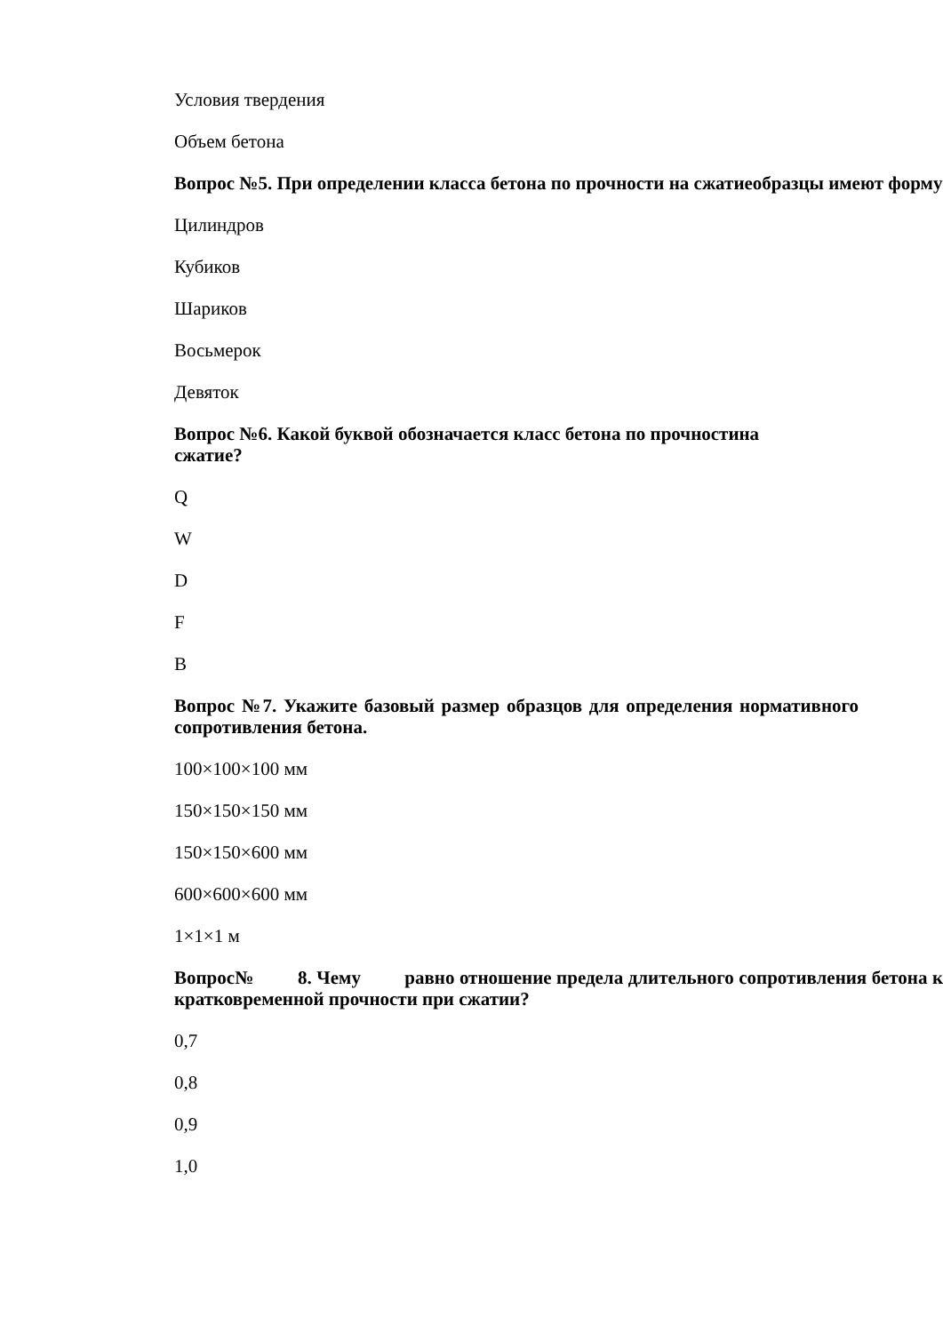Условия твердения
Объем бетона
Вопрос №5. При определении класса бетона по прочности на сжатиеобразцы имеют форму:
Цилиндров
Кубиков
Шариков
Восьмерок
Девяток
Вопрос №6. Какой буквой обозначается класс бетона по прочностина
сжатие?
Q
W
D
F
B
Вопрос №7. Укажите базовый размер образцов для определения нормативного сопротивления бетона.
100×100×100 мм
150×150×150 мм
150×150×600 мм
600×600×600 мм
1×1×1 м
Вопрос№ 8. Чему равно отношение предела длительного сопротивления бетона к кратковременной прочности при сжатии?
0,7
0,8
0,9
1,0